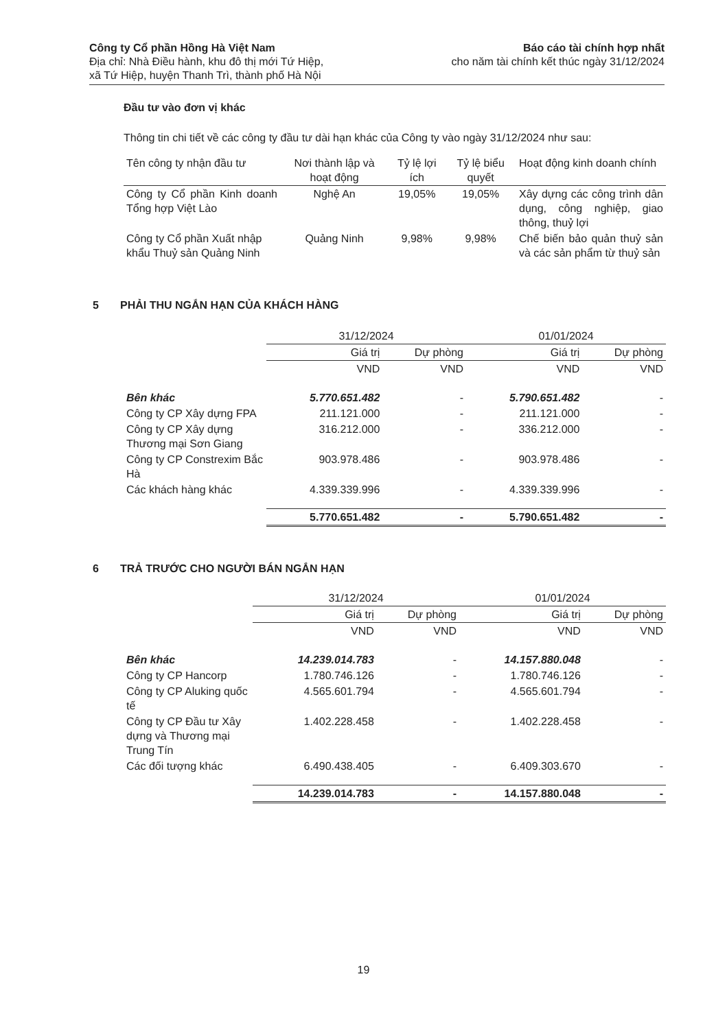Công ty Cổ phần Hồng Hà Việt Nam
Địa chỉ: Nhà Điều hành, khu đô thị mới Tứ Hiệp,
xã Tứ Hiệp, huyện Thanh Trì, thành phố Hà Nội
Báo cáo tài chính hợp nhất
cho năm tài chính kết thúc ngày 31/12/2024
Đầu tư vào đơn vị khác
Thông tin chi tiết về các công ty đầu tư dài hạn khác của Công ty vào ngày 31/12/2024 như sau:
| Tên công ty nhận đầu tư | Nơi thành lập và hoạt động | Tỷ lệ lợi ích | Tỷ lệ biểu quyết | Hoạt động kinh doanh chính |
| --- | --- | --- | --- | --- |
| Công ty Cổ phần Kinh doanh Tổng hợp Việt Lào | Nghệ An | 19,05% | 19,05% | Xây dựng các công trình dân dụng, công nghiệp, giao thông, thuỷ lợi |
| Công ty Cổ phần Xuất nhập khẩu Thuỷ sản Quảng Ninh | Quảng Ninh | 9,98% | 9,98% | Chế biến bảo quản thuỷ sản và các sản phẩm từ thuỷ sản |
5 PHẢI THU NGẮN HẠN CỦA KHÁCH HÀNG
| | 31/12/2024 | | 01/01/2024 | |
| | Giá trị | Dự phòng | Giá trị | Dự phòng |
| | VND | VND | VND | VND |
| Bên khác | 5.770.651.482 | - | 5.790.651.482 | - |
| Công ty CP Xây dựng FPA | 211.121.000 | - | 211.121.000 | - |
| Công ty CP Xây dựng Thương mại Sơn Giang | 316.212.000 | - | 336.212.000 | - |
| Công ty CP Constrexim Bắc Hà | 903.978.486 | - | 903.978.486 | - |
| Các khách hàng khác | 4.339.339.996 | - | 4.339.339.996 | - |
| | 5.770.651.482 | - | 5.790.651.482 | - |
6 TRẢ TRƯỚC CHO NGƯỜI BÁN NGẮN HẠN
| | 31/12/2024 | | 01/01/2024 | |
| | Giá trị | Dự phòng | Giá trị | Dự phòng |
| | VND | VND | VND | VND |
| Bên khác | 14.239.014.783 | - | 14.157.880.048 | - |
| Công ty CP Hancorp | 1.780.746.126 | - | 1.780.746.126 | - |
| Công ty CP Aluking quốc tế | 4.565.601.794 | - | 4.565.601.794 | - |
| Công ty CP Đầu tư Xây dựng và Thương mại Trung Tín | 1.402.228.458 | - | 1.402.228.458 | - |
| Các đối tượng khác | 6.490.438.405 | - | 6.409.303.670 | - |
| | 14.239.014.783 | - | 14.157.880.048 | - |
19